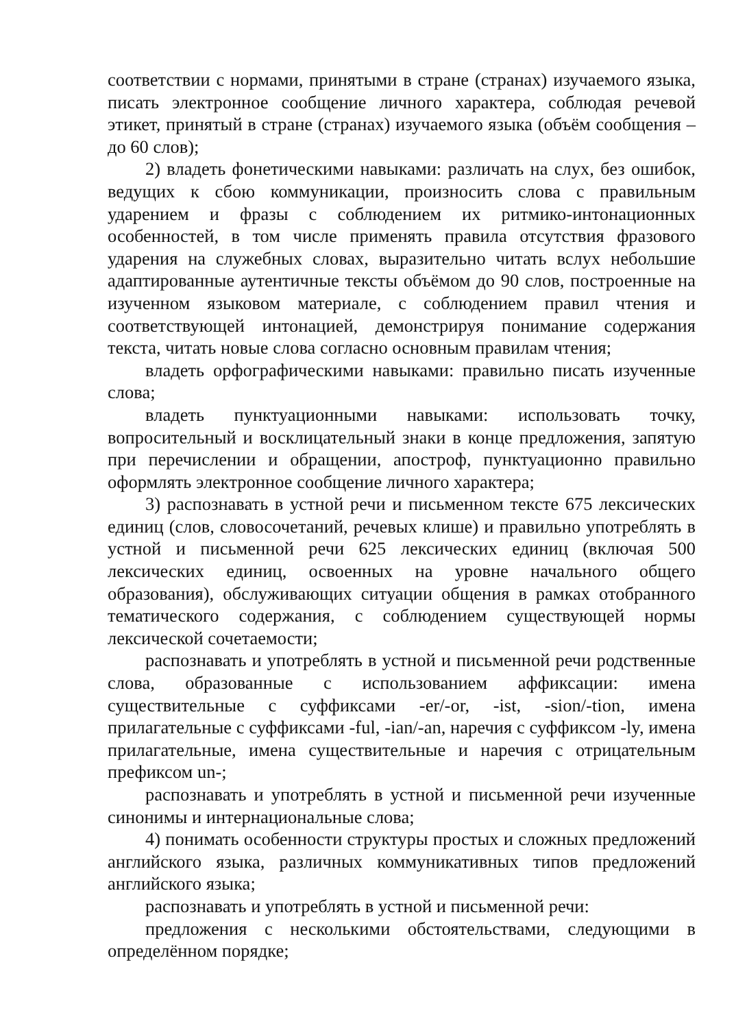соответствии с нормами, принятыми в стране (странах) изучаемого языка, писать электронное сообщение личного характера, соблюдая речевой этикет, принятый в стране (странах) изучаемого языка (объём сообщения – до 60 слов);
2) владеть фонетическими навыками: различать на слух, без ошибок, ведущих к сбою коммуникации, произносить слова с правильным ударением и фразы с соблюдением их ритмико-интонационных особенностей, в том числе применять правила отсутствия фразового ударения на служебных словах, выразительно читать вслух небольшие адаптированные аутентичные тексты объёмом до 90 слов, построенные на изученном языковом материале, с соблюдением правил чтения и соответствующей интонацией, демонстрируя понимание содержания текста, читать новые слова согласно основным правилам чтения;
владеть орфографическими навыками: правильно писать изученные слова;
владеть пунктуационными навыками: использовать точку, вопросительный и восклицательный знаки в конце предложения, запятую при перечислении и обращении, апостроф, пунктуационно правильно оформлять электронное сообщение личного характера;
3) распознавать в устной речи и письменном тексте 675 лексических единиц (слов, словосочетаний, речевых клише) и правильно употреблять в устной и письменной речи 625 лексических единиц (включая 500 лексических единиц, освоенных на уровне начального общего образования), обслуживающих ситуации общения в рамках отобранного тематического содержания, с соблюдением существующей нормы лексической сочетаемости;
распознавать и употреблять в устной и письменной речи родственные слова, образованные с использованием аффиксации: имена существительные с суффиксами -er/-or, -ist, -sion/-tion, имена прилагательные с суффиксами -ful, -ian/-an, наречия с суффиксом -ly, имена прилагательные, имена существительные и наречия с отрицательным префиксом un-;
распознавать и употреблять в устной и письменной речи изученные синонимы и интернациональные слова;
4) понимать особенности структуры простых и сложных предложений английского языка, различных коммуникативных типов предложений английского языка;
распознавать и употреблять в устной и письменной речи:
предложения с несколькими обстоятельствами, следующими в определённом порядке;